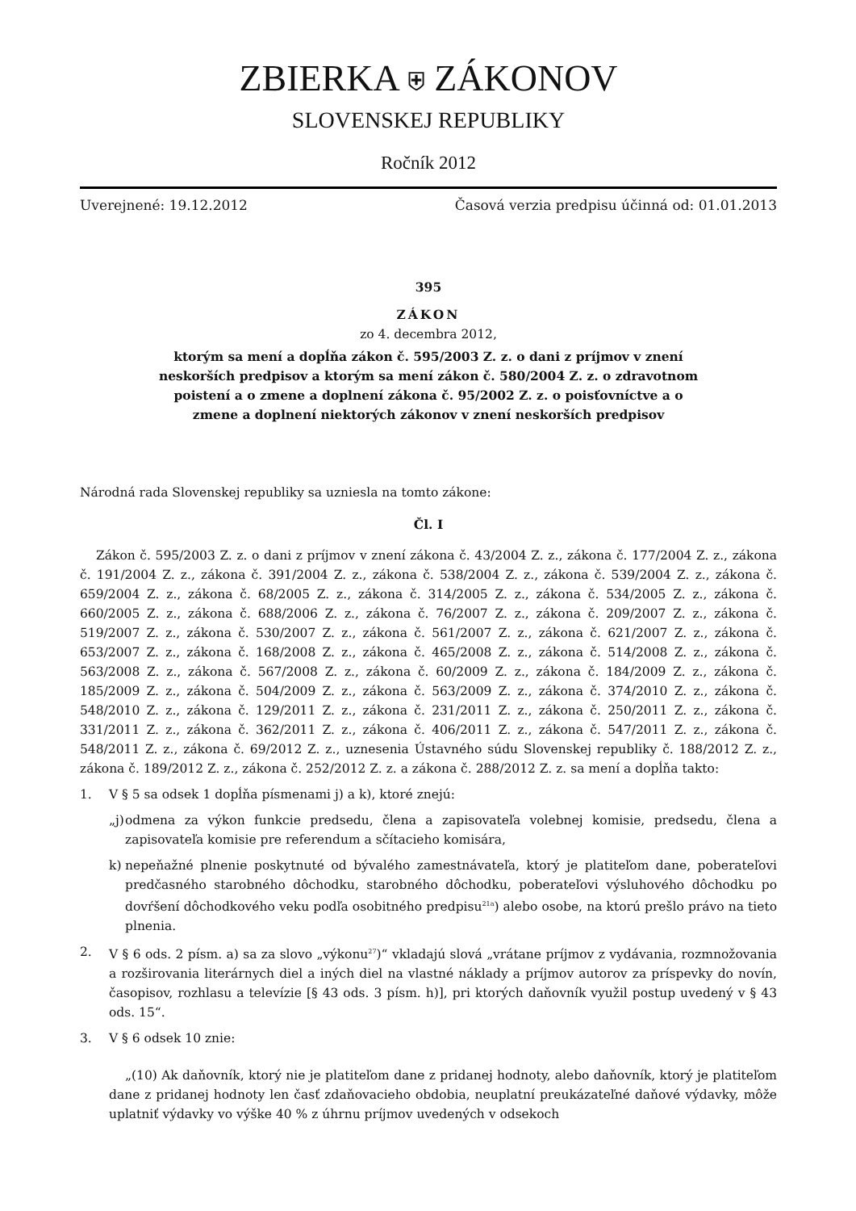ZBIERKA ⛨ ZÁKONOV
SLOVENSKEJ REPUBLIKY
Ročník 2012
Uverejnené: 19.12.2012 Časová verzia predpisu účinná od: 01.01.2013
395
ZÁKON
zo 4. decembra 2012,
ktorým sa mení a dopĺňa zákon č. 595/2003 Z. z. o dani z príjmov v znení neskorších predpisov a ktorým sa mení zákon č. 580/2004 Z. z. o zdravotnom poistení a o zmene a doplnení zákona č. 95/2002 Z. z. o poisťovníctve a o zmene a doplnení niektorých zákonov v znení neskorších predpisov
Národná rada Slovenskej republiky sa uzniesla na tomto zákone:
Čl. I
Zákon č. 595/2003 Z. z. o dani z príjmov v znení zákona č. 43/2004 Z. z., zákona č. 177/2004 Z. z., zákona č. 191/2004 Z. z., zákona č. 391/2004 Z. z., zákona č. 538/2004 Z. z., zákona č. 539/2004 Z. z., zákona č. 659/2004 Z. z., zákona č. 68/2005 Z. z., zákona č. 314/2005 Z. z., zákona č. 534/2005 Z. z., zákona č. 660/2005 Z. z., zákona č. 688/2006 Z. z., zákona č. 76/2007 Z. z., zákona č. 209/2007 Z. z., zákona č. 519/2007 Z. z., zákona č. 530/2007 Z. z., zákona č. 561/2007 Z. z., zákona č. 621/2007 Z. z., zákona č. 653/2007 Z. z., zákona č. 168/2008 Z. z., zákona č. 465/2008 Z. z., zákona č. 514/2008 Z. z., zákona č. 563/2008 Z. z., zákona č. 567/2008 Z. z., zákona č. 60/2009 Z. z., zákona č. 184/2009 Z. z., zákona č. 185/2009 Z. z., zákona č. 504/2009 Z. z., zákona č. 563/2009 Z. z., zákona č. 374/2010 Z. z., zákona č. 548/2010 Z. z., zákona č. 129/2011 Z. z., zákona č. 231/2011 Z. z., zákona č. 250/2011 Z. z., zákona č. 331/2011 Z. z., zákona č. 362/2011 Z. z., zákona č. 406/2011 Z. z., zákona č. 547/2011 Z. z., zákona č. 548/2011 Z. z., zákona č. 69/2012 Z. z., uznesenia Ústavného súdu Slovenskej republiky č. 188/2012 Z. z., zákona č. 189/2012 Z. z., zákona č. 252/2012 Z. z. a zákona č. 288/2012 Z. z. sa mení a dopĺňa takto:
1. V § 5 sa odsek 1 dopĺňa písmenami j) a k), ktoré znejú:
„j)
odmena za výkon funkcie predsedu, člena a zapisovateľa volebnej komisie, predsedu, člena a zapisovateľa komisie pre referendum a sčítacieho komisára,
k) nepeňažné plnenie poskytnuté od bývalého zamestnávateľa, ktorý je platiteľom dane, poberateľovi predčasného starobného dôchodku, starobného dôchodku, poberateľovi výsluhového dôchodku po dovŕšení dôchodkového veku podľa osobitného predpisu<sup>21a</sup>) alebo osobe, na ktorú prešlo právo na tieto plnenia.
2. V § 6 ods. 2 písm. a) sa za slovo „výkonu<sup>27</sup>)“ vkladajú slová „vrátane príjmov z vydávania, rozmnožovania a rozširovania literárnych diel a iných diel na vlastné náklady a príjmov autorov za príspevky do novín, časopisov, rozhlasu a televízie [§ 43 ods. 3 písm. h)], pri ktorých daňovník využil postup uvedený v § 43 ods. 15“.
3. V § 6 odsek 10 znie:
„(10) Ak daňovník, ktorý nie je platiteľom dane z pridanej hodnoty, alebo daňovník, ktorý je platiteľom dane z pridanej hodnoty len časť zdaňovacieho obdobia, neuplatní preukázateľné daňové výdavky, môže uplatniť výdavky vo výške 40 % z úhrnu príjmov uvedených v odsekoch